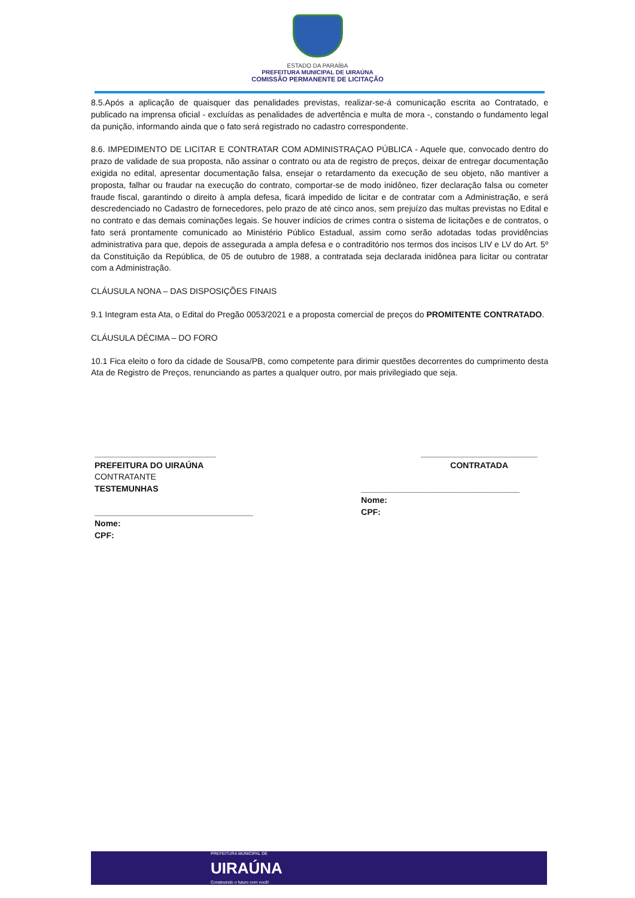ESTADO DA PARAÍBA
PREFEITURA MUNICIPAL DE UIRAÚNA
COMISSÃO PERMANENTE DE LICITAÇÃO
8.5.Após a aplicação de quaisquer das penalidades previstas, realizar-se-á comunicação escrita ao Contratado, e publicado na imprensa oficial - excluídas as penalidades de advertência e multa de mora -, constando o fundamento legal da punição, informando ainda que o fato será registrado no cadastro correspondente.
8.6. IMPEDIMENTO DE LICITAR E CONTRATAR COM ADMINISTRAÇAO PÚBLICA - Aquele que, convocado dentro do prazo de validade de sua proposta, não assinar o contrato ou ata de registro de preços, deixar de entregar documentação exigida no edital, apresentar documentação falsa, ensejar o retardamento da execução de seu objeto, não mantiver a proposta, falhar ou fraudar na execução do contrato, comportar-se de modo inidôneo, fizer declaração falsa ou cometer fraude fiscal, garantindo o direito à ampla defesa, ficará impedido de licitar e de contratar com a Administração, e será descredenciado no Cadastro de fornecedores, pelo prazo de até cinco anos, sem prejuízo das multas previstas no Edital e no contrato e das demais cominações legais. Se houver indícios de crimes contra o sistema de licitações e de contratos, o fato será prontamente comunicado ao Ministério Público Estadual, assim como serão adotadas todas providências administrativa para que, depois de assegurada a ampla defesa e o contraditório nos termos dos incisos LIV e LV do Art. 5º da Constituição da República, de 05 de outubro de 1988, a contratada seja declarada inidônea para licitar ou contratar com a Administração.
CLÁUSULA NONA – DAS DISPOSIÇÕES FINAIS
9.1 Integram esta Ata, o Edital do Pregão 0053/2021 e a proposta comercial de preços do PROMITENTE CONTRATADO.
CLÁUSULA DÉCIMA – DO FORO
10.1 Fica eleito o foro da cidade de Sousa/PB, como competente para dirimir questões decorrentes do cumprimento desta Ata de Registro de Preços, renunciando as partes a qualquer outro, por mais privilegiado que seja.
__________________________
PREFEITURA DO UIRAÚNA
CONTRATANTE
TESTEMUNHAS
__________________________________
Nome:
CPF:
_________________________
CONTRATADA
__________________________________
Nome:
CPF:
PREFEITURA MUNICIPAL DE
UIRAÚNA
Construindo o futuro com você!